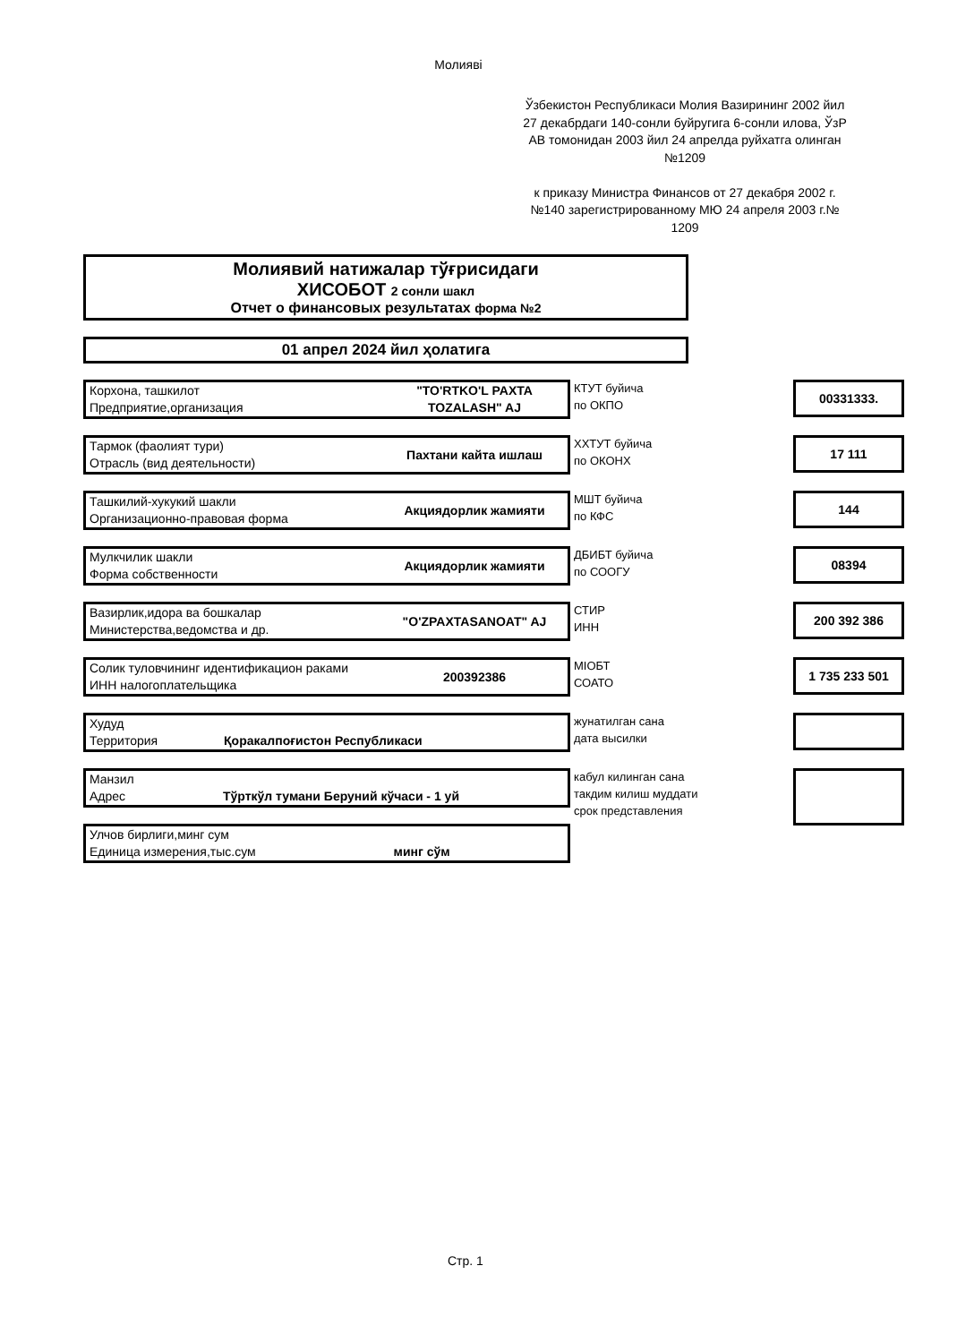Молияві
Ўзбекистон Республикаси Молия Вазирининг 2002 йил 27 декабрдаги 140-сонли буйругига 6-сонли илова, ЎзР АВ томонидан 2003 йил 24 апрелда руйхатга олинган №1209
к приказу Министра Финансов от 27 декабря 2002 г. №140 зарегистрированному МЮ 24 апреля 2003 г.№ 1209
Молиявий натижалар тўғрисидаги
ХИСОБОТ 2 сонли шакл
Отчет о финансовых результатах форма №2
01 апрел 2024 йил ҳолатига
Корхона, ташкилот
Предприятие,организация
"TO'RTKO'L PAXTA TOZALASH" AJ
КТУТ буйича
по ОКПО
00331333.
Тармок (фаолият тури)
Отрасль (вид деятельности)
Пахтани кайта ишлаш
ХХТУТ буйича
по ОКОНХ
17 111
Ташкилий-хукукий шакли
Организационно-правовая форма
Акциядорлик жамияти
МШТ буйича
по КФС
144
Мулкчилик шакли
Форма собственности
Акциядорлик жамияти
ДБИБТ буйича
по СООГУ
08394
Вазирлик,идора ва бошкалар
Министерства,ведомства и др.
"O'ZPAXTASANOAT" AJ
СТИР
ИНН
200 392 386
Солик туловчининг идентификацион раками
ИНН налогоплательщика
200392386
МІОБТ
СОАТО
1 735 233 501
Худуд
Территория Қоракалпоғистон Республикаси
жунатилган сана
дата высилки
Манзил
Адрес Тўрткўл тумани Беруний кўчаси - 1 уй
кабул килинган сана
такдим килиш муддати
срок представления
Улчов бирлиги,минг сум
Единица измерения,тыс.сум минг сўм
Стр. 1